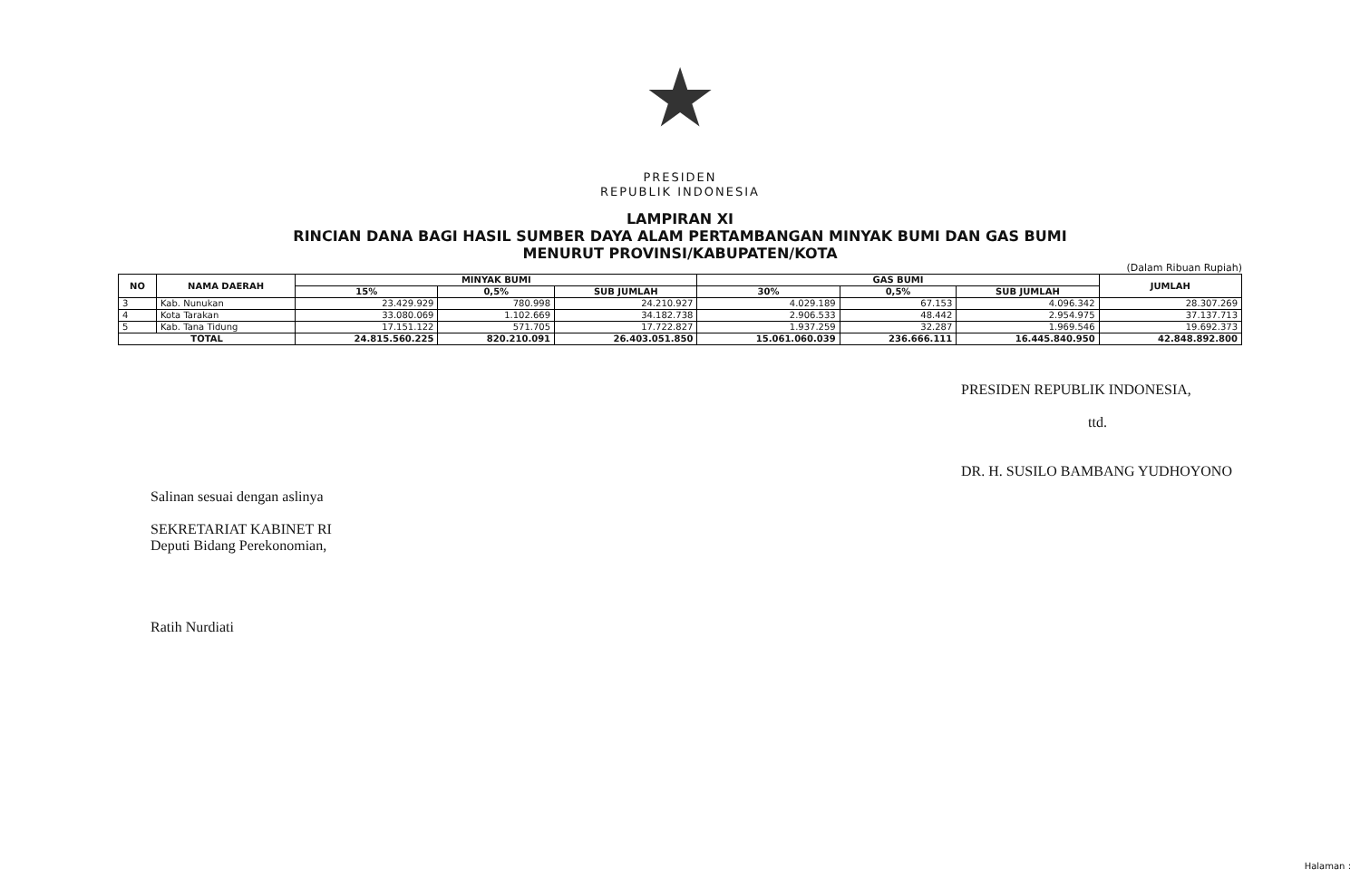★
PRESIDEN
REPUBLIK INDONESIA
LAMPIRAN XI
RINCIAN DANA BAGI HASIL SUMBER DAYA ALAM PERTAMBANGAN MINYAK BUMI DAN GAS BUMI
MENURUT PROVINSI/KABUPATEN/KOTA
(Dalam Ribuan Rupiah)
| NO | NAMA DAERAH | MINYAK BUMI | | | GAS BUMI | | | JUMLAH |
| --- | --- | --- | --- | --- | --- | --- | --- | --- |
| | | 15% | 0,5% | SUB JUMLAH | 30% | 0,5% | SUB JUMLAH | |
| 3 | Kab. Nunukan | 23.429.929 | 780.998 | 24.210.927 | 4.029.189 | 67.153 | 4.096.342 | 28.307.269 |
| 4 | Kota Tarakan | 33.080.069 | 1.102.669 | 34.182.738 | 2.906.533 | 48.442 | 2.954.975 | 37.137.713 |
| 5 | Kab. Tana Tidung | 17.151.122 | 571.705 | 17.722.827 | 1.937.259 | 32.287 | 1.969.546 | 19.692.373 |
| TOTAL | | 24.815.560.225 | 820.210.091 | 26.403.051.850 | 15.061.060.039 | 236.666.111 | 16.445.840.950 | 42.848.892.800 |
PRESIDEN REPUBLIK INDONESIA,
ttd.
DR. H. SUSILO BAMBANG YUDHOYONO
Salinan sesuai dengan aslinya
SEKRETARIAT KABINET RI
Deputi Bidang Perekonomian,
Ratih Nurdiati
Halaman :